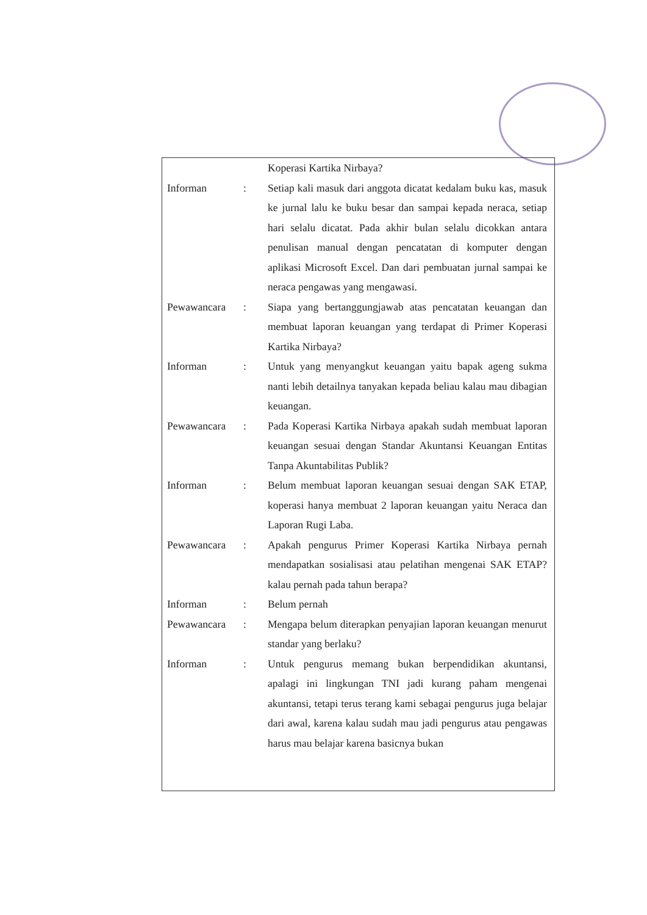| | | Koperasi Kartika Nirbaya? |
| Informan | : | Setiap kali masuk dari anggota dicatat kedalam buku kas, masuk ke jurnal lalu ke buku besar dan sampai kepada neraca, setiap hari selalu dicatat. Pada akhir bulan selalu dicokkan antara penulisan manual dengan pencatatan di komputer dengan aplikasi Microsoft Excel. Dan dari pembuatan jurnal sampai ke neraca pengawas yang mengawasi. |
| Pewawancara | : | Siapa yang bertanggungjawab atas pencatatan keuangan dan membuat laporan keuangan yang terdapat di Primer Koperasi Kartika Nirbaya? |
| Informan | : | Untuk yang menyangkut keuangan yaitu bapak ageng sukma nanti lebih detailnya tanyakan kepada beliau kalau mau dibagian keuangan. |
| Pewawancara | : | Pada Koperasi Kartika Nirbaya apakah sudah membuat laporan keuangan sesuai dengan Standar Akuntansi Keuangan Entitas Tanpa Akuntabilitas Publik? |
| Informan | : | Belum membuat laporan keuangan sesuai dengan SAK ETAP, koperasi hanya membuat 2 laporan keuangan yaitu Neraca dan Laporan Rugi Laba. |
| Pewawancara | : | Apakah pengurus Primer Koperasi Kartika Nirbaya pernah mendapatkan sosialisasi atau pelatihan mengenai SAK ETAP? kalau pernah pada tahun berapa? |
| Informan | : | Belum pernah |
| Pewawancara | : | Mengapa belum diterapkan penyajian laporan keuangan menurut standar yang berlaku? |
| Informan | : | Untuk pengurus memang bukan berpendidikan akuntansi, apalagi ini lingkungan TNI jadi kurang paham mengenai akuntansi, tetapi terus terang kami sebagai pengurus juga belajar dari awal, karena kalau sudah mau jadi pengurus atau pengawas harus mau belajar karena basicnya bukan |